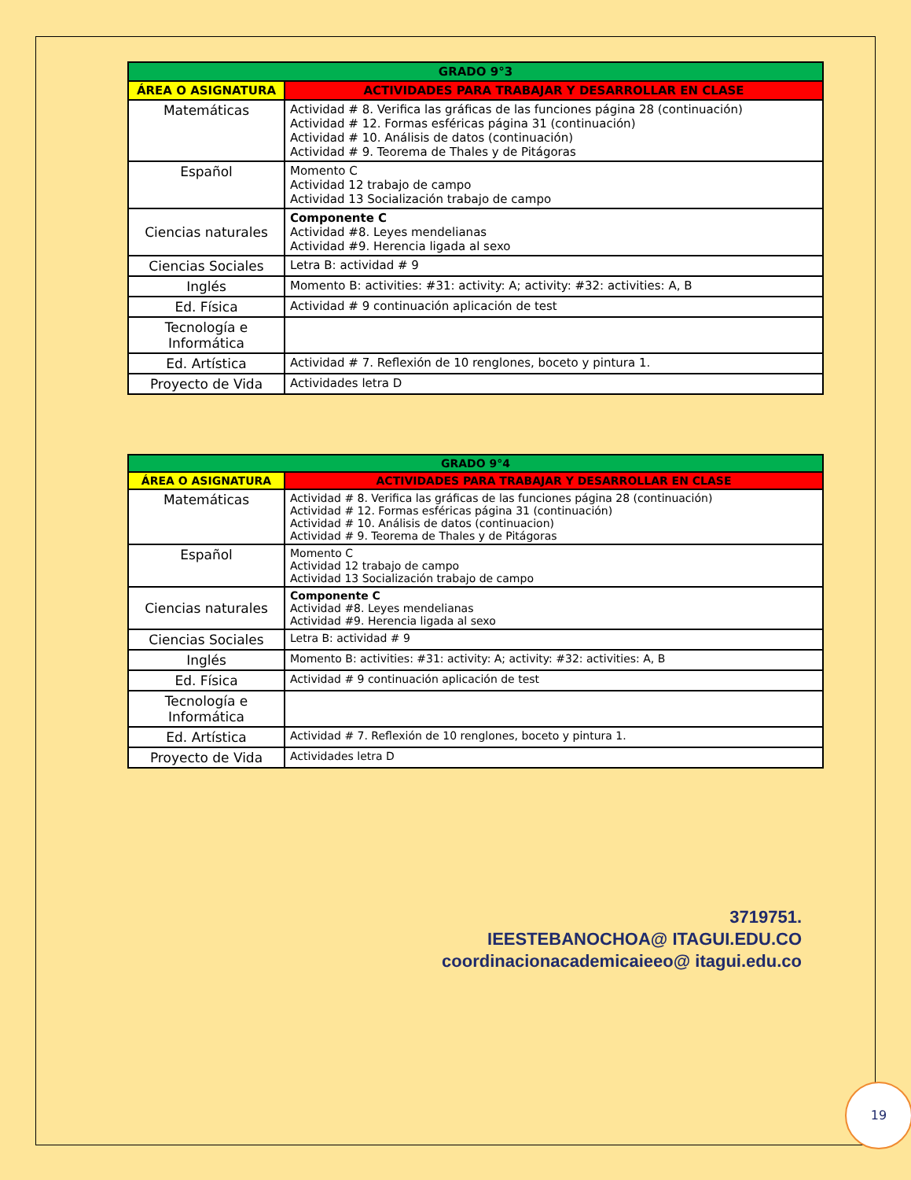| GRADO 9°3 | |
| --- | --- |
| ÁREA O ASIGNATURA | ACTIVIDADES PARA TRABAJAR Y DESARROLLAR EN CLASE |
| Matemáticas | Actividad # 8. Verifica las gráficas de las funciones página 28 (continuación) Actividad # 12. Formas esféricas página 31 (continuación) Actividad # 10. Análisis de datos (continuación) Actividad # 9. Teorema de Thales y de Pitágoras |
| Español | Momento C Actividad 12 trabajo de campo Actividad 13 Socialización trabajo de campo |
| Ciencias naturales | Componente C Actividad #8. Leyes mendelianas Actividad #9. Herencia ligada al sexo |
| Ciencias Sociales | Letra B: actividad # 9 |
| Inglés | Momento B: activities: #31: activity: A; activity: #32: activities: A, B |
| Ed. Física | Actividad # 9 continuación aplicación de test |
| Tecnología e Informática | |
| Ed. Artística | Actividad # 7. Reflexión de 10 renglones, boceto y pintura 1. |
| Proyecto de Vida | Actividades letra D |
| GRADO 9°4 | |
| --- | --- |
| ÁREA O ASIGNATURA | ACTIVIDADES PARA TRABAJAR Y DESARROLLAR EN CLASE |
| Matemáticas | Actividad # 8. Verifica las gráficas de las funciones página 28 (continuación) Actividad # 12. Formas esféricas página 31 (continuación) Actividad # 10. Análisis de datos (continuacion) Actividad # 9. Teorema de Thales y de Pitágoras |
| Español | Momento C Actividad 12 trabajo de campo Actividad 13 Socialización trabajo de campo |
| Ciencias naturales | Componente C Actividad #8. Leyes mendelianas Actividad #9. Herencia ligada al sexo |
| Ciencias Sociales | Letra B: actividad # 9 |
| Inglés | Momento B: activities: #31: activity: A; activity: #32: activities: A, B |
| Ed. Física | Actividad # 9 continuación aplicación de test |
| Tecnología e Informática | |
| Ed. Artística | Actividad # 7. Reflexión de 10 renglones, boceto y pintura 1. |
| Proyecto de Vida | Actividades letra D |
3719751.
IEESTEBANOCHOA@ ITAGUI.EDU.CO
coordinacionacademicaieeo@ itagui.edu.co
19